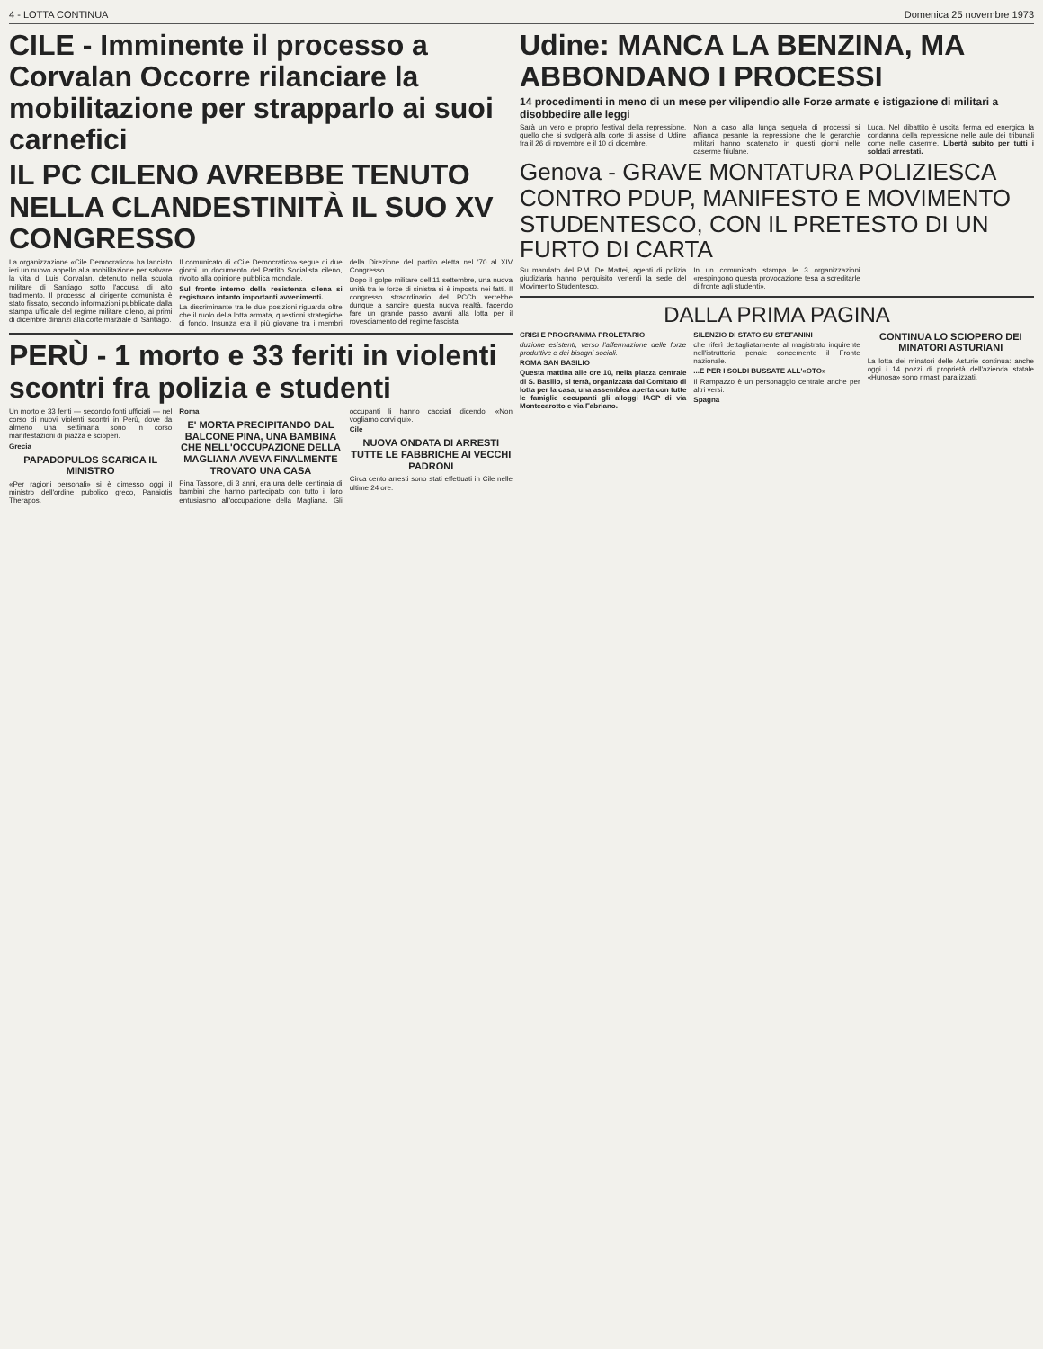4 - LOTTA CONTINUA Domenica 25 novembre 1973
CILE - Imminente il processo a Corvalan Occorre rilanciare la mobilitazione per strapparlo ai suoi carnefici
IL PC CILENO AVREBBE TENUTO NELLA CLANDESTINITÀ IL SUO XV CONGRESSO
La organizzazione «Cile Democratico» ha lanciato ieri un nuovo appello alla mobilitazione per salvare la vita di Luis Corvalan, detenuto nella scuola militare di Santiago sotto l'accusa di alto tradimento. Il processo al dirigente comunista è stato fissato, secondo informazioni pubblicate dalla stampa ufficiale del regime militare cileno, ai primi di dicembre dinanzi alla corte marziale di Santiago.
Il comunicato di «Cile Democratico» segue di due giorni un documento del Partito Socialista cileno, rivolto alla opinione pubblica mondiale.
Sul fronte interno della resistenza cilena si registrano intanto importanti avvenimenti.
La discriminante tra le due posizioni riguarda oltre che il ruolo della lotta armata, questioni strategiche di fondo. Insunza era il più giovane tra i membri della Direzione del partito eletta nel '70 al XIV Congresso.
Dopo il golpe militare dell'11 settembre, una nuova unità tra le forze di sinistra si è imposta nei fatti. Il congresso straordinario del PCCh verrebbe dunque a sancire questa nuova realtà, facendo fare un grande passo avanti alla lotta per il rovesciamento del regime fascista.
PERÙ - 1 morto e 33 feriti in violenti scontri fra polizia e studenti
Un morto e 33 feriti — secondo fonti ufficiali — nel corso di nuovi violenti scontri in Perù, dove da almeno una settimana sono in corso manifestazioni di piazza e scioperi.
Grecia
PAPADOPULOS SCARICA IL MINISTRO
«Per ragioni personali» si è dimesso oggi il ministro dell'ordine pubblico greco, Panaiotis Therapos.
Roma
E' MORTA PRECIPITANDO DAL BALCONE PINA, UNA BAMBINA CHE NELL'OCCUPAZIONE DELLA MAGLIANA AVEVA FINALMENTE TROVATO UNA CASA
Pina Tassone, di 3 anni, era una delle centinaia di bambini che hanno partecipato con tutto il loro entusiasmo all'occupazione della Magliana. Gli occupanti li hanno cacciati dicendo: «Non vogliamo corvi qui».
Cile
NUOVA ONDATA DI ARRESTI TUTTE LE FABBRICHE AI VECCHI PADRONI
Circa cento arresti sono stati effettuati in Cile nelle ultime 24 ore.
Udine: MANCA LA BENZINA, MA ABBONDANO I PROCESSI
14 procedimenti in meno di un mese per vilipendio alle Forze armate e istigazione di militari a disobbedire alle leggi
Sarà un vero e proprio festival della repressione, quello che si svolgerà alla corte di assise di Udine fra il 26 di novembre e il 10 di dicembre.
Non a caso alla lunga sequela di processi si affianca pesante la repressione che le gerarchie militari hanno scatenato in questi giorni nelle caserme friulane.
Luca. Nel dibattito è uscita ferma ed energica la condanna della repressione nelle aule dei tribunali come nelle caserme. Libertà subito per tutti i soldati arrestati.
Genova - GRAVE MONTATURA POLIZIESCA CONTRO PDUP, MANIFESTO E MOVIMENTO STUDENTESCO, CON IL PRETESTO DI UN FURTO DI CARTA
Su mandato del P.M. De Mattei, agenti di polizia giudiziaria hanno perquisito venerdì la sede del Movimento Studentesco.
In un comunicato stampa le 3 organizzazioni «respingono questa provocazione tesa a screditarle di fronte agli studenti».
DALLA PRIMA PAGINA
CRISI E PROGRAMMA PROLETARIO
duzione esistenti, verso l'affermazione delle forze produttive e dei bisogni sociali.
ROMA SAN BASILIO
Questa mattina alle ore 10, nella piazza centrale di S. Basilio, si terrà, organizzata dal Comitato di lotta per la casa, una assemblea aperta con tutte le famiglie occupanti gli alloggi IACP di via Montecarotto e via Fabriano.
SILENZIO DI STATO SU STEFANINI
che riferì dettagliatamente al magistrato inquirente nell'istruttoria penale concernente il Fronte nazionale.
...E PER I SOLDI BUSSATE ALL'«OTO»
Il Rampazzo è un personaggio centrale anche per altri versi.
Spagna
CONTINUA LO SCIOPERO DEI MINATORI ASTURIANI
La lotta dei minatori delle Asturie continua: anche oggi i 14 pozzi di proprietà dell'azienda statale «Hunosa» sono rimasti paralizzati.